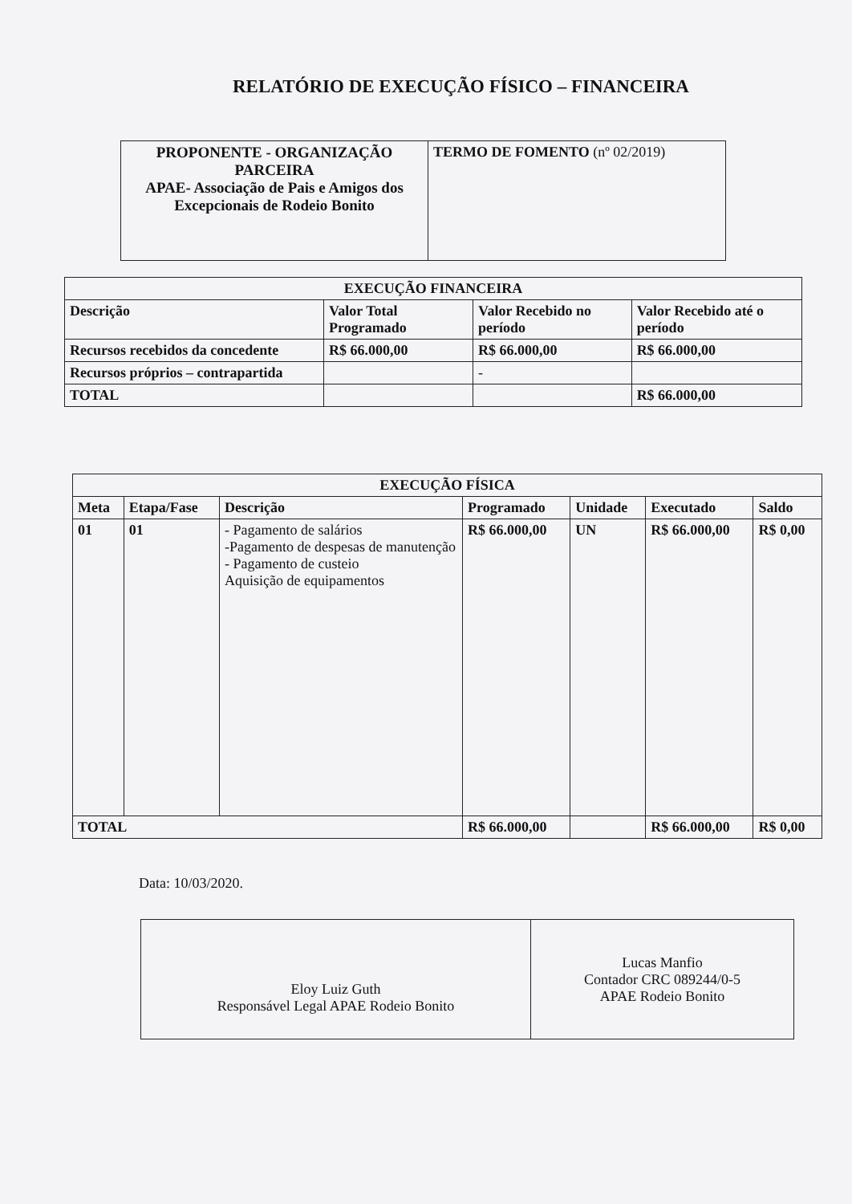RELATÓRIO DE EXECUÇÃO FÍSICO – FINANCEIRA
| PROPONENTE - ORGANIZAÇÃO PARCEIRA APAE- Associação de Pais e Amigos dos Excepcionais de Rodeio Bonito | TERMO DE FOMENTO (nº 02/2019) |
| EXECUÇÃO FINANCEIRA | | | |
| --- | --- | --- | --- |
| Descrição | Valor Total Programado | Valor Recebido no período | Valor Recebido até o período |
| Recursos recebidos da concedente | R$ 66.000,00 | R$ 66.000,00 | R$ 66.000,00 |
| Recursos próprios – contrapartida | | - | |
| TOTAL | | | R$ 66.000,00 |
| EXECUÇÃO FÍSICA | | | | | | |
| --- | --- | --- | --- | --- | --- | --- |
| Meta | Etapa/Fase | Descrição | Programado | Unidade | Executado | Saldo |
| 01 | 01 | - Pagamento de salários -Pagamento de despesas de manutenção - Pagamento de custeio Aquisição de equipamentos | R$ 66.000,00 | UN | R$ 66.000,00 | R$ 0,00 |
| TOTAL | | | R$ 66.000,00 | | R$ 66.000,00 | R$ 0,00 |
Data: 10/03/2020.
| Eloy Luiz Guth Responsável Legal APAE Rodeio Bonito | Lucas Manfio Contador CRC 089244/0-5 APAE Rodeio Bonito |